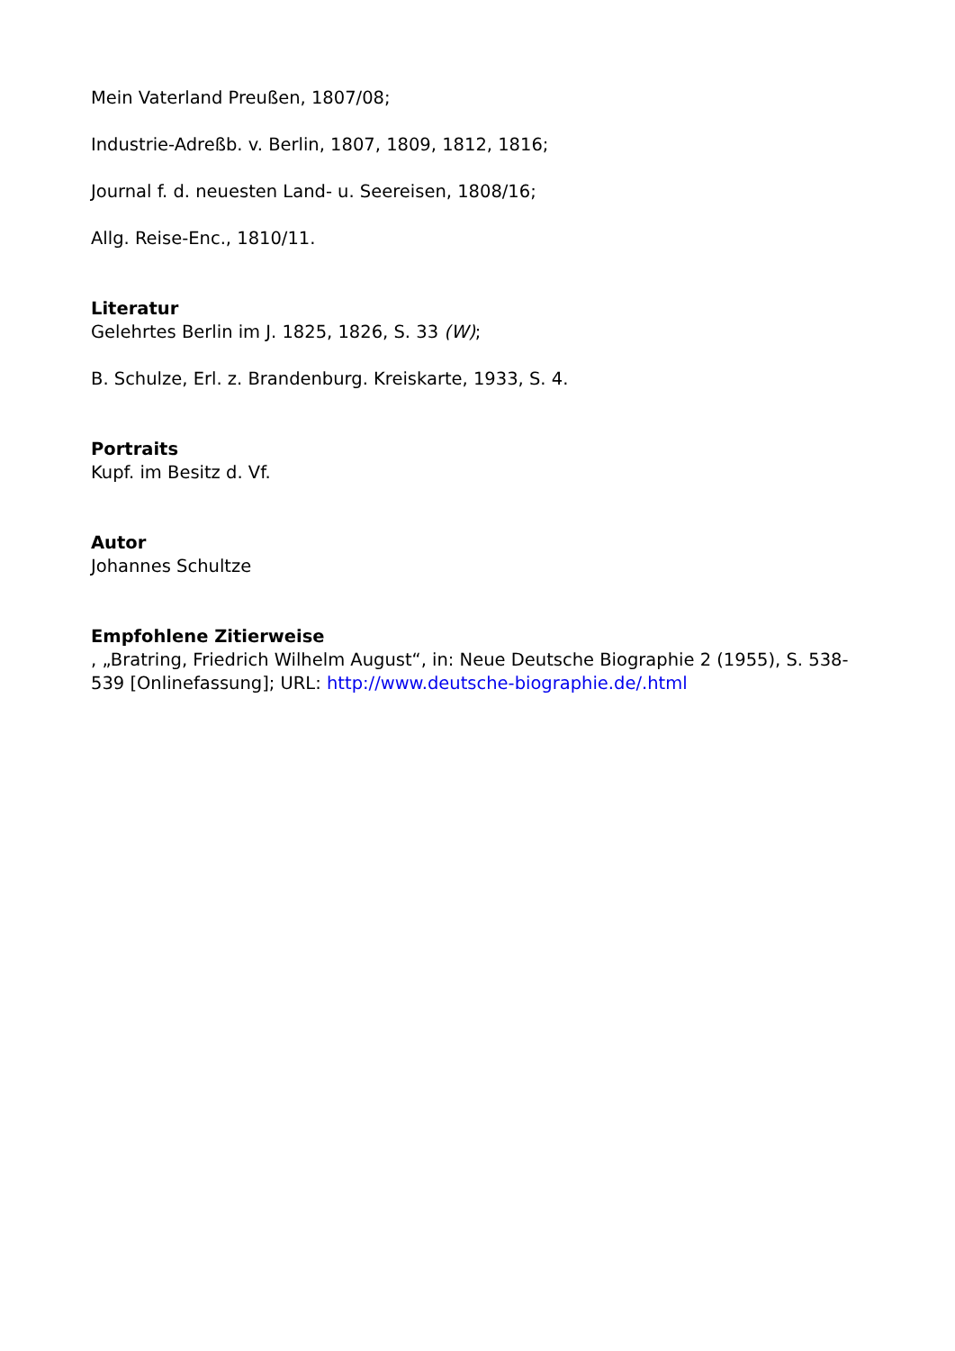Mein Vaterland Preußen, 1807/08;
Industrie-Adreßb. v. Berlin, 1807, 1809, 1812, 1816;
Journal f. d. neuesten Land- u. Seereisen, 1808/16;
Allg. Reise-Enc., 1810/11.
Literatur
Gelehrtes Berlin im J. 1825, 1826, S. 33 (W);
B. Schulze, Erl. z. Brandenburg. Kreiskarte, 1933, S. 4.
Portraits
Kupf. im Besitz d. Vf.
Autor
Johannes Schultze
Empfohlene Zitierweise
, „Bratring, Friedrich Wilhelm August“, in: Neue Deutsche Biographie 2 (1955), S. 538-539 [Onlinefassung]; URL: http://www.deutsche-biographie.de/.html